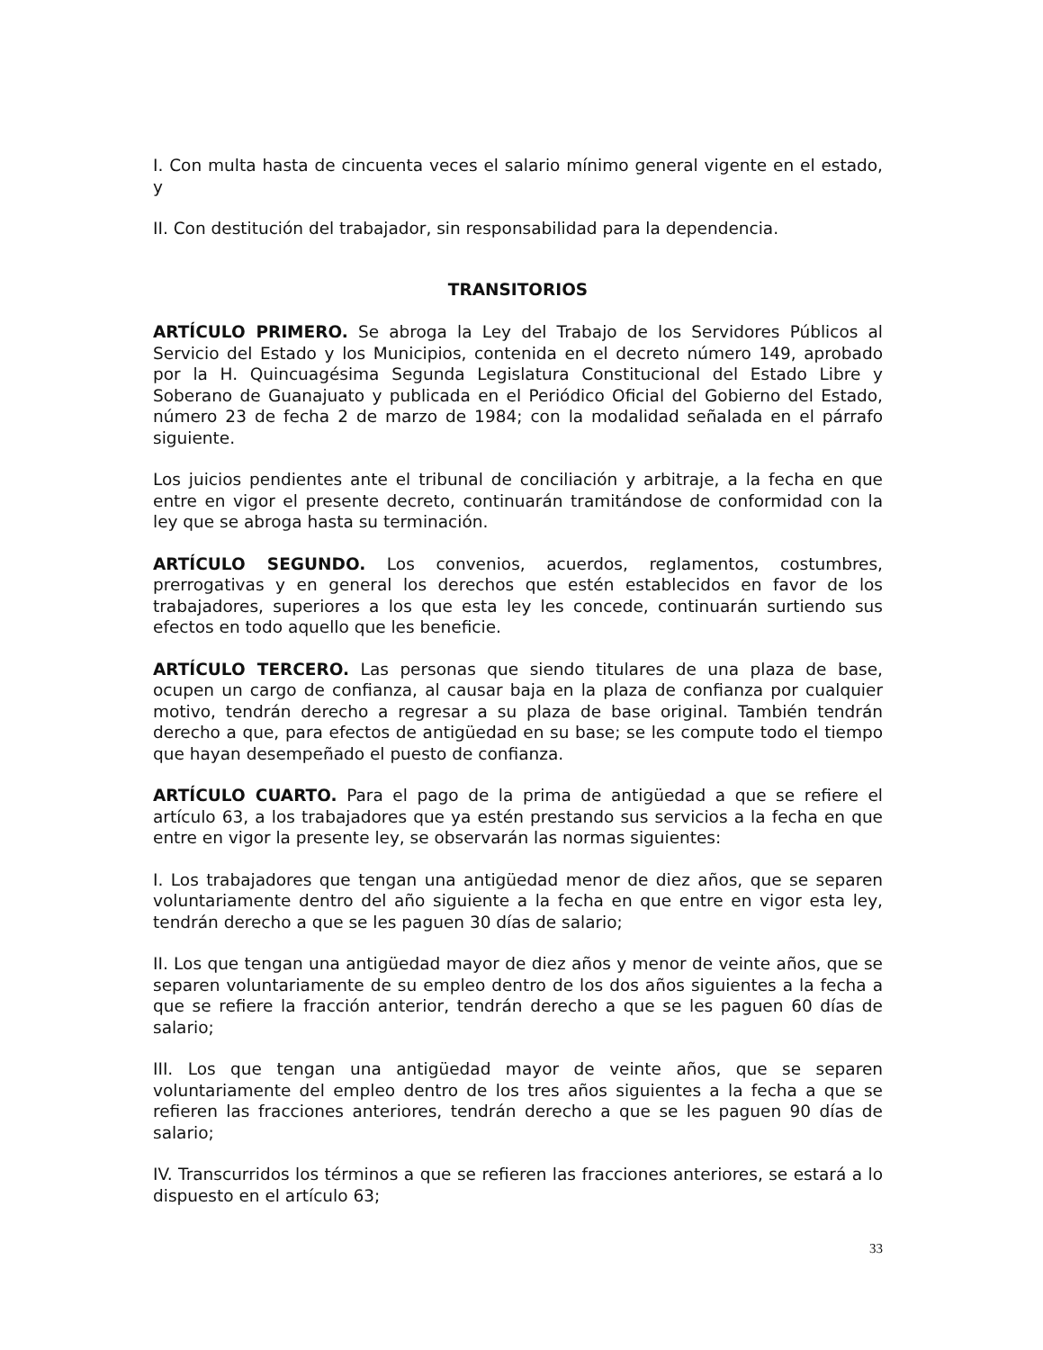I. Con multa hasta de cincuenta veces el salario mínimo general vigente en el estado, y
II. Con destitución del trabajador, sin responsabilidad para la dependencia.
TRANSITORIOS
ARTÍCULO PRIMERO. Se abroga la Ley del Trabajo de los Servidores Públicos al Servicio del Estado y los Municipios, contenida en el decreto número 149, aprobado por la H. Quincuagésima Segunda Legislatura Constitucional del Estado Libre y Soberano de Guanajuato y publicada en el Periódico Oficial del Gobierno del Estado, número 23 de fecha 2 de marzo de 1984; con la modalidad señalada en el párrafo siguiente.
Los juicios pendientes ante el tribunal de conciliación y arbitraje, a la fecha en que entre en vigor el presente decreto, continuarán tramitándose de conformidad con la ley que se abroga hasta su terminación.
ARTÍCULO SEGUNDO. Los convenios, acuerdos, reglamentos, costumbres, prerrogativas y en general los derechos que estén establecidos en favor de los trabajadores, superiores a los que esta ley les concede, continuarán surtiendo sus efectos en todo aquello que les beneficie.
ARTÍCULO TERCERO. Las personas que siendo titulares de una plaza de base, ocupen un cargo de confianza, al causar baja en la plaza de confianza por cualquier motivo, tendrán derecho a regresar a su plaza de base original. También tendrán derecho a que, para efectos de antigüedad en su base; se les compute todo el tiempo que hayan desempeñado el puesto de confianza.
ARTÍCULO CUARTO. Para el pago de la prima de antigüedad a que se refiere el artículo 63, a los trabajadores que ya estén prestando sus servicios a la fecha en que entre en vigor la presente ley, se observarán las normas siguientes:
I. Los trabajadores que tengan una antigüedad menor de diez años, que se separen voluntariamente dentro del año siguiente a la fecha en que entre en vigor esta ley, tendrán derecho a que se les paguen 30 días de salario;
II. Los que tengan una antigüedad mayor de diez años y menor de veinte años, que se separen voluntariamente de su empleo dentro de los dos años siguientes a la fecha a que se refiere la fracción anterior, tendrán derecho a que se les paguen 60 días de salario;
III. Los que tengan una antigüedad mayor de veinte años, que se separen voluntariamente del empleo dentro de los tres años siguientes a la fecha a que se refieren las fracciones anteriores, tendrán derecho a que se les paguen 90 días de salario;
IV. Transcurridos los términos a que se refieren las fracciones anteriores, se estará a lo dispuesto en el artículo 63;
33